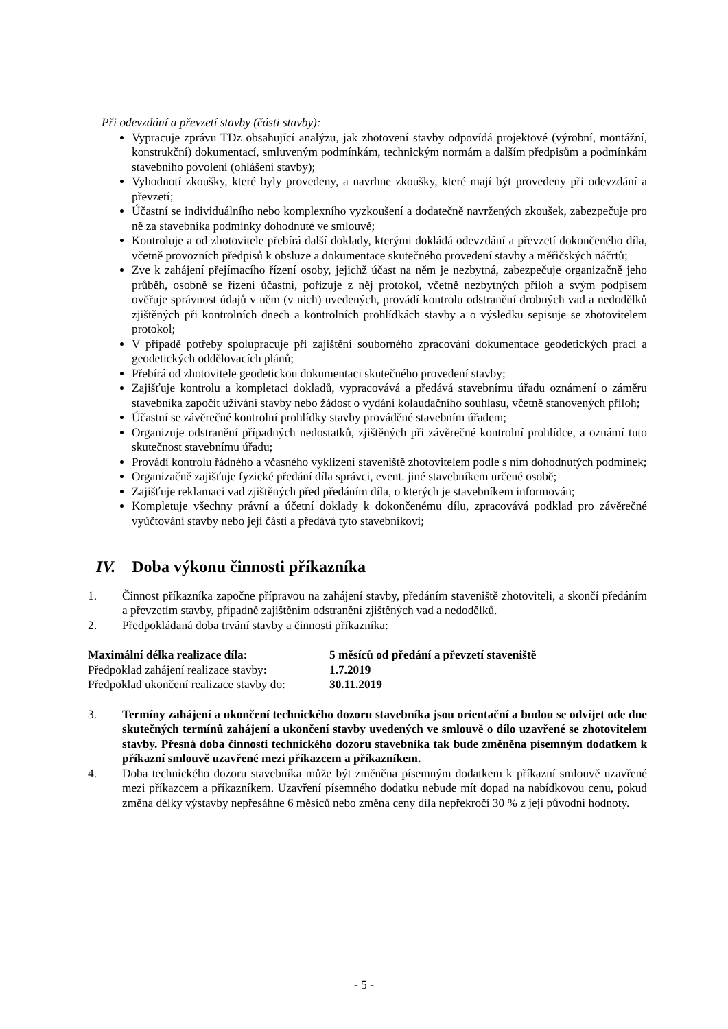Při odevzdání a převzetí stavby (části stavby):
Vypracuje zprávu TDz obsahující analýzu, jak zhotovení stavby odpovídá projektové (výrobní, montážní, konstrukční) dokumentací, smluveným podmínkám, technickým normám a dalším předpisům a podmínkám stavebního povolení (ohlášení stavby);
Vyhodnotí zkoušky, které byly provedeny, a navrhne zkoušky, které mají být provedeny při odevzdání a převzetí;
Účastní se individuálního nebo komplexního vyzkoušení a dodatečně navržených zkoušek, zabezpečuje pro ně za stavebníka podmínky dohodnuté ve smlouvě;
Kontroluje a od zhotovitele přebírá další doklady, kterými dokládá odevzdání a převzetí dokončeného díla, včetně provozních předpisů k obsluze a dokumentace skutečného provedení stavby a měřičských náčrtů;
Zve k zahájení přejímacího řízení osoby, jejichž účast na něm je nezbytná, zabezpečuje organizačně jeho průběh, osobně se řízení účastní, pořizuje z něj protokol, včetně nezbytných příloh a svým podpisem ověřuje správnost údajů v něm (v nich) uvedených, provádí kontrolu odstranění drobných vad a nedodělků zjištěných při kontrolních dnech a kontrolních prohlídkách stavby a o výsledku sepisuje se zhotovitelem protokol;
V případě potřeby spolupracuje při zajištění souborného zpracování dokumentace geodetických prací a geodetických oddělovacích plánů;
Přebírá od zhotovitele geodetickou dokumentaci skutečného provedení stavby;
Zajišťuje kontrolu a kompletaci dokladů, vypracovává a předává stavebnímu úřadu oznámení o záměru stavebníka započít užívání stavby nebo žádost o vydání kolaudačního souhlasu, včetně stanovených příloh;
Účastní se závěrečné kontrolní prohlídky stavby prováděné stavebním úřadem;
Organizuje odstranění případných nedostatků, zjištěných při závěrečné kontrolní prohlídce, a oznámí tuto skutečnost stavebnímu úřadu;
Provádí kontrolu řádného a včasného vyklizení staveniště zhotovitelem podle s ním dohodnutých podmínek;
Organizačně zajišťuje fyzické předání díla správci, event. jiné stavebníkem určené osobě;
Zajišťuje reklamaci vad zjištěných před předáním díla, o kterých je stavebníkem informován;
Kompletuje všechny právní a účetní doklady k dokončenému dílu, zpracovává podklad pro závěrečné vyúčtování stavby nebo její části a předává tyto stavebníkovi;
IV. Doba výkonu činnosti příkazníka
1. Činnost příkazníka započne přípravou na zahájení stavby, předáním staveniště zhotoviteli, a skončí předáním a převzetím stavby, případně zajištěním odstranění zjištěných vad a nedodělků.
2. Předpokládaná doba trvání stavby a činnosti příkazníka:
| Maximální délka realizace díla: | 5 měsíců od předání a převzetí staveniště |
| Předpoklad zahájení realizace stavby : | 1.7.2019 |
| Předpoklad ukončení realizace stavby do: | 30.11.2019 |
3. Termíny zahájení a ukončení technického dozoru stavebníka jsou orientační a budou se odvíjet ode dne skutečných termínů zahájení a ukončení stavby uvedených ve smlouvě o dílo uzavřené se zhotovitelem stavby. Přesná doba činnosti technického dozoru stavebníka tak bude změněna písemným dodatkem k příkazní smlouvě uzavřené mezi příkazcem a příkazníkem.
4. Doba technického dozoru stavebníka může být změněna písemným dodatkem k příkazní smlouvě uzavřené mezi příkazcem a příkazníkem. Uzavření písemného dodatku nebude mít dopad na nabídkovou cenu, pokud změna délky výstavby nepřesáhne 6 měsíců nebo změna ceny díla nepřekročí 30 % z její původní hodnoty.
- 5 -